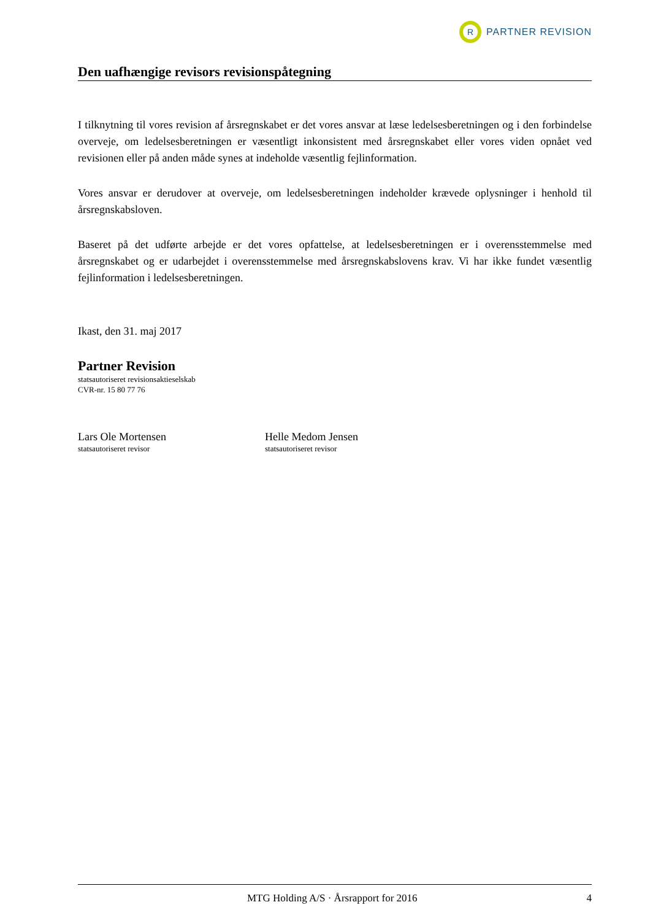R
PARTNER REVISION
Den uafhængige revisors revisionspåtegning
I tilknytning til vores revision af årsregnskabet er det vores ansvar at læse ledelsesberetningen og i den forbindelse overveje, om ledelsesberetningen er væsentligt inkonsistent med årsregnskabet eller vores viden opnået ved revisionen eller på anden måde synes at indeholde væsentlig fejlinformation.
Vores ansvar er derudover at overveje, om ledelsesberetningen indeholder krævede oplysninger i henhold til årsregnskabsloven.
Baseret på det udførte arbejde er det vores opfattelse, at ledelsesberetningen er i overensstemmelse med årsregnskabet og er udarbejdet i overensstemmelse med årsregnskabslovens krav. Vi har ikke fundet væsentlig fejlinformation i ledelsesberetningen.
Ikast, den 31. maj 2017
Partner Revision
statsautoriseret revisionsaktieselskab
CVR-nr. 15 80 77 76
Lars Ole Mortensen
statsautoriseret revisor
Helle Medom Jensen
statsautoriseret revisor
MTG Holding A/S · Årsrapport for 2016 4